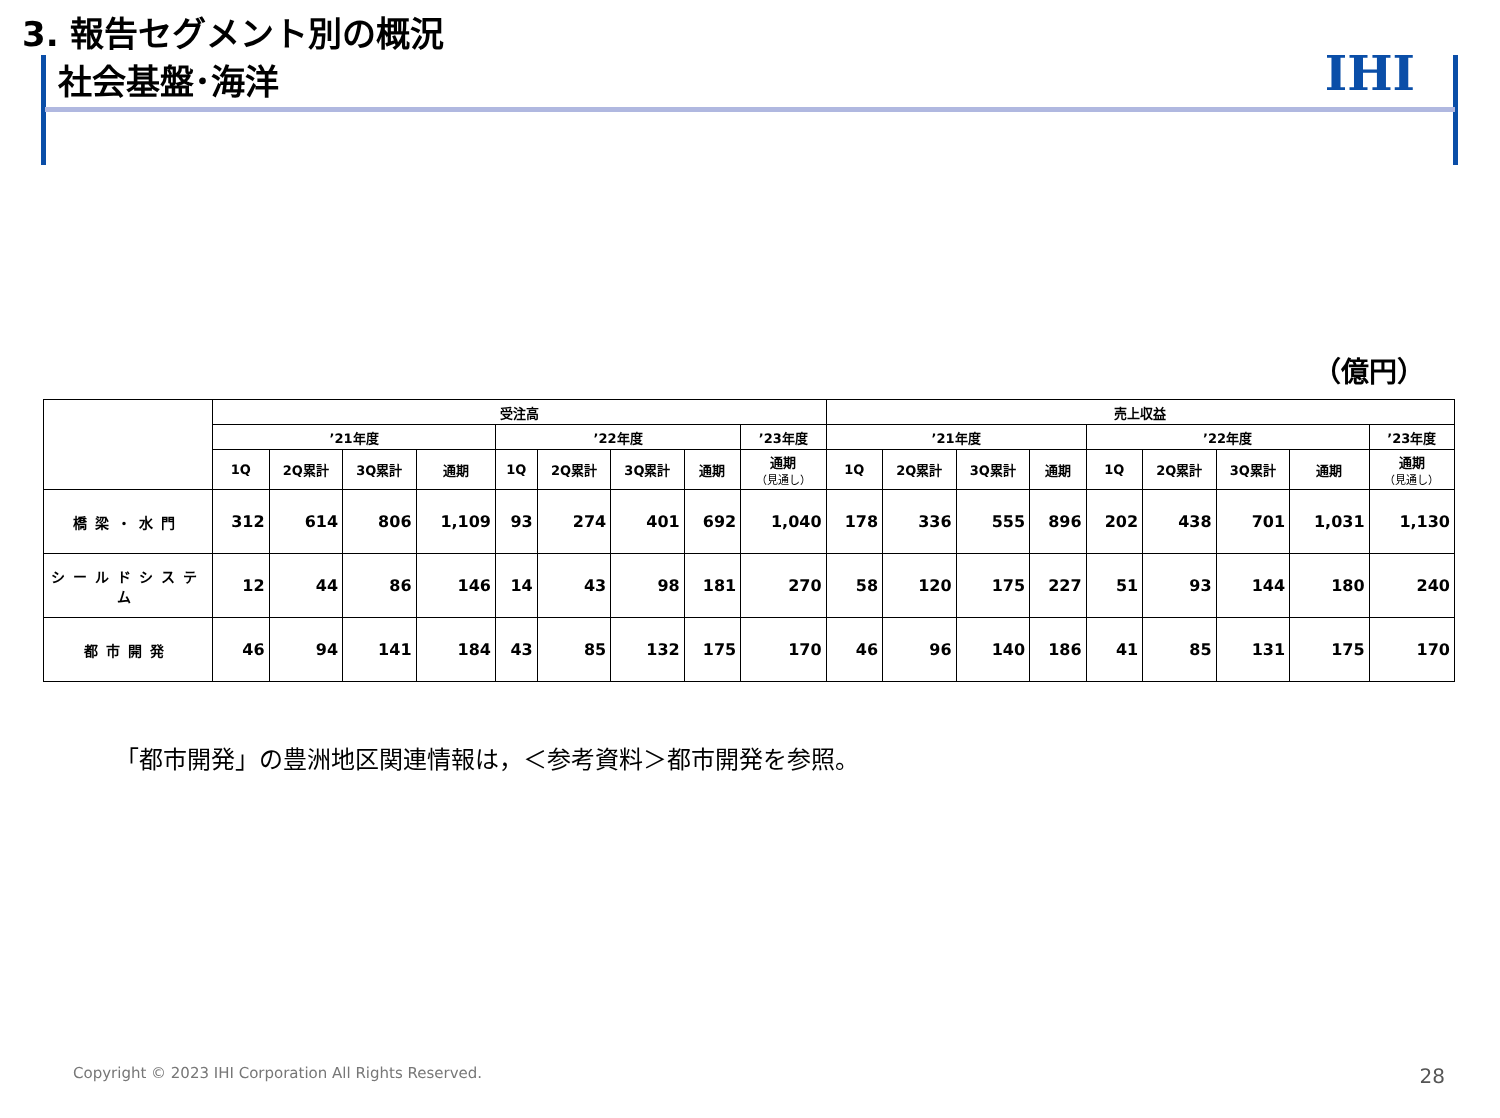3. 報告セグメント別の概況
社会基盤･海洋
IHI
（億円）
| | 受注高 | | | | | | | | | 売上収益 | | | | | | | | |
| --- | --- | --- | --- | --- | --- | --- | --- | --- | --- | --- | --- | --- | --- | --- | --- | --- | --- | --- |
| | ’21年度 | | | | ’22年度 | | | | ’23年度 | ’21年度 | | | | ’22年度 | | | | ’23年度 |
| | 1Q | 2Q累計 | 3Q累計 | 通期 | 1Q | 2Q累計 | 3Q累計 | 通期 | 通期 （見通し） | 1Q | 2Q累計 | 3Q累計 | 通期 | 1Q | 2Q累計 | 3Q累計 | 通期 | 通期 （見通し） |
| 橋梁・水門 | 312 | 614 | 806 | 1,109 | 93 | 274 | 401 | 692 | 1,040 | 178 | 336 | 555 | 896 | 202 | 438 | 701 | 1,031 | 1,130 |
| シールドシステム | 12 | 44 | 86 | 146 | 14 | 43 | 98 | 181 | 270 | 58 | 120 | 175 | 227 | 51 | 93 | 144 | 180 | 240 |
| 都市開発 | 46 | 94 | 141 | 184 | 43 | 85 | 132 | 175 | 170 | 46 | 96 | 140 | 186 | 41 | 85 | 131 | 175 | 170 |
「都市開発」の豊洲地区関連情報は，＜参考資料＞都市開発を参照。
Copyright © 2023 IHI Corporation All Rights Reserved.
28